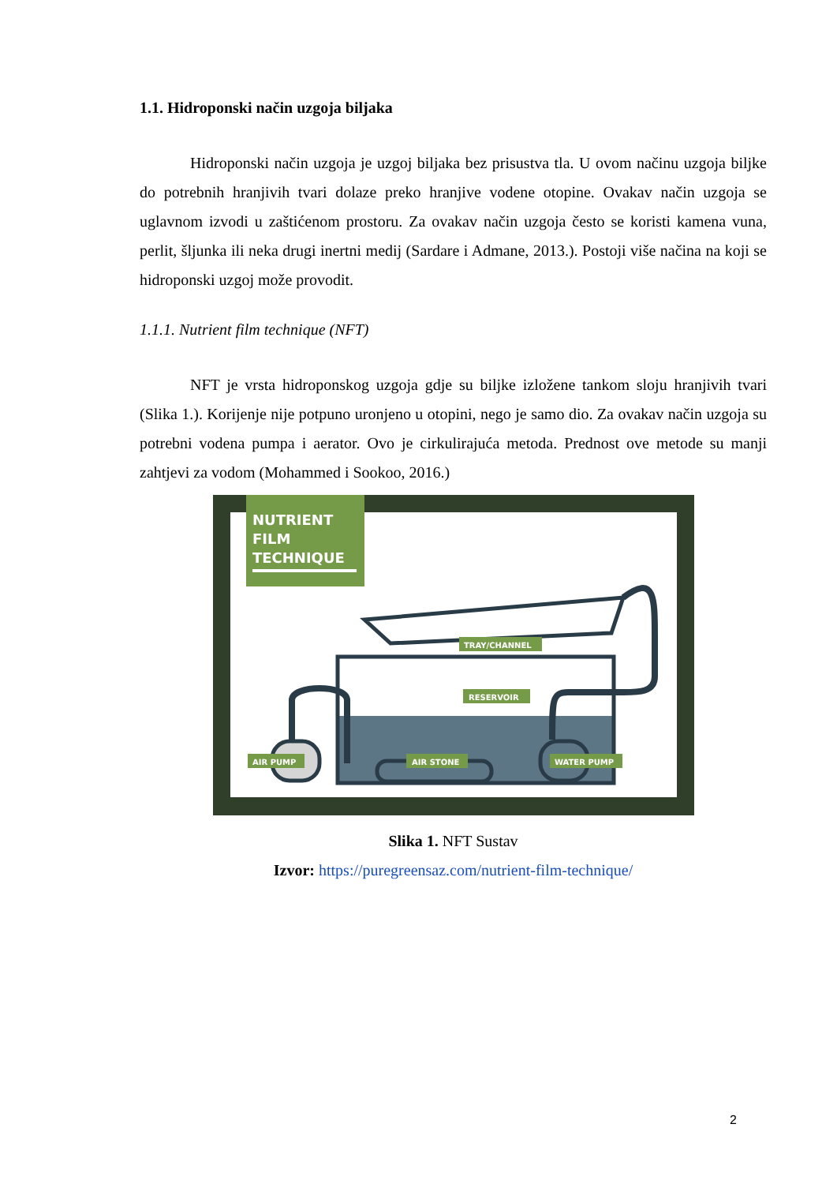1.1. Hidroponski način uzgoja biljaka
Hidroponski način uzgoja je uzgoj biljaka bez prisustva tla. U ovom načinu uzgoja biljke do potrebnih hranjivih tvari dolaze preko hranjive vodene otopine. Ovakav način uzgoja se uglavnom izvodi u zaštićenom prostoru. Za ovakav način uzgoja često se koristi kamena vuna, perlit, šljunka ili neka drugi inertni medij (Sardare i Admane, 2013.). Postoji više načina na koji se hidroponski uzgoj može provodit.
1.1.1. Nutrient film technique (NFT)
NFT je vrsta hidroponskog uzgoja gdje su biljke izložene tankom sloju hranjivih tvari (Slika 1.). Korijenje nije potpuno uronjeno u otopini, nego je samo dio. Za ovakav način uzgoja su potrebni vodena pumpa i aerator. Ovo je cirkulirajuća metoda. Prednost ove metode su manji zahtjevi za vodom (Mohammed i Sookoo, 2016.)
NUTRIENT
FILM
TECHNIQUE
TRAY/CHANNEL
RESERVOIR
AIR PUMP
AIR STONE
WATER PUMP
Slika 1. NFT Sustav
Izvor: https://puregreensaz.com/nutrient-film-technique/
2